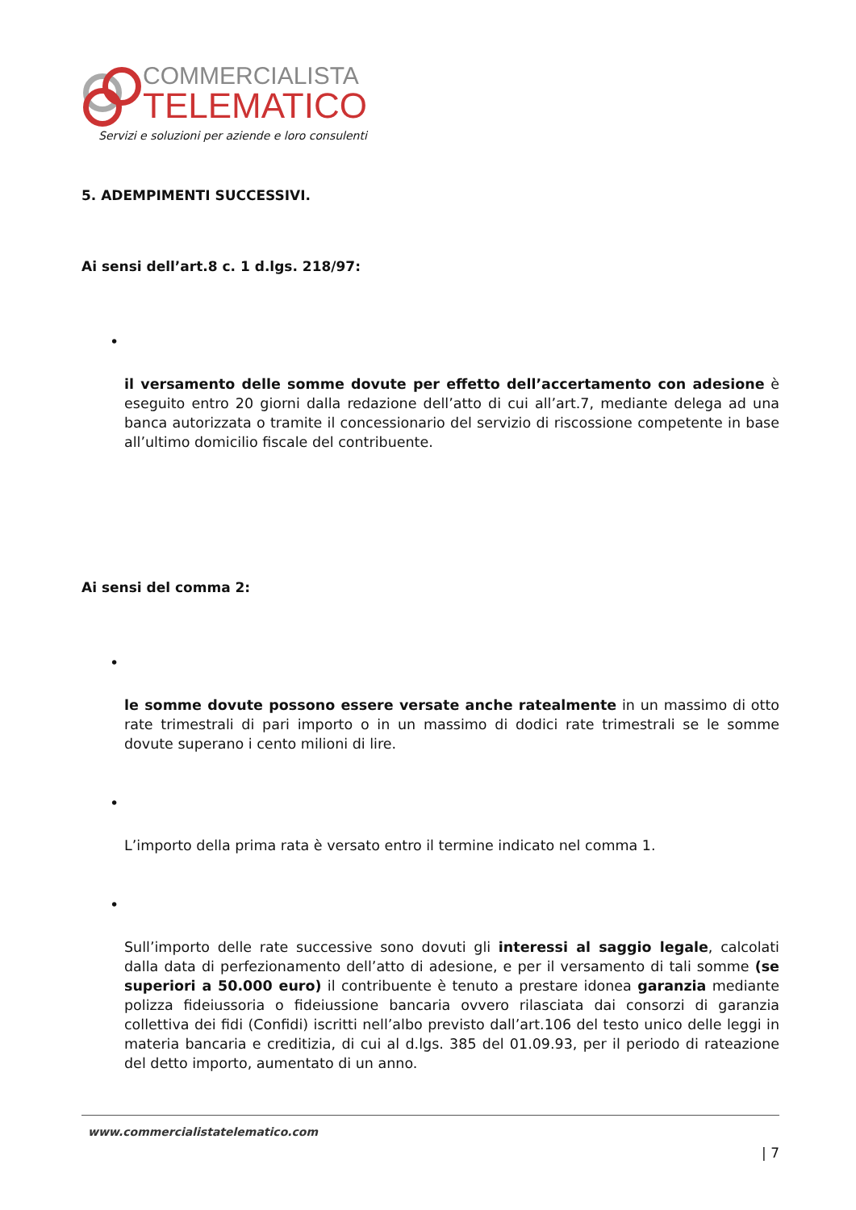COMMERCIALISTA
TELEMATICO
Servizi e soluzioni per aziende e loro consulenti
5. ADEMPIMENTI SUCCESSIVI.
Ai sensi dell’art.8 c. 1 d.lgs. 218/97:
•
il versamento delle somme dovute per effetto dell’accertamento con adesione è eseguito entro 20 giorni dalla redazione dell’atto di cui all’art.7, mediante delega ad una banca autorizzata o tramite il concessionario del servizio di riscossione competente in base all’ultimo domicilio fiscale del contribuente.
Ai sensi del comma 2:
•
le somme dovute possono essere versate anche ratealmente in un massimo di otto rate trimestrali di pari importo o in un massimo di dodici rate trimestrali se le somme dovute superano i cento milioni di lire.
•
L’importo della prima rata è versato entro il termine indicato nel comma 1.
•
Sull’importo delle rate successive sono dovuti gli interessi al saggio legale, calcolati dalla data di perfezionamento dell’atto di adesione, e per il versamento di tali somme (se superiori a 50.000 euro) il contribuente è tenuto a prestare idonea garanzia mediante polizza fideiussoria o fideiussione bancaria ovvero rilasciata dai consorzi di garanzia collettiva dei fidi (Confidi) iscritti nell’albo previsto dall’art.106 del testo unico delle leggi in materia bancaria e creditizia, di cui al d.lgs. 385 del 01.09.93, per il periodo di rateazione del detto importo, aumentato di un anno.
www.commercialistatelematico.com
| 7